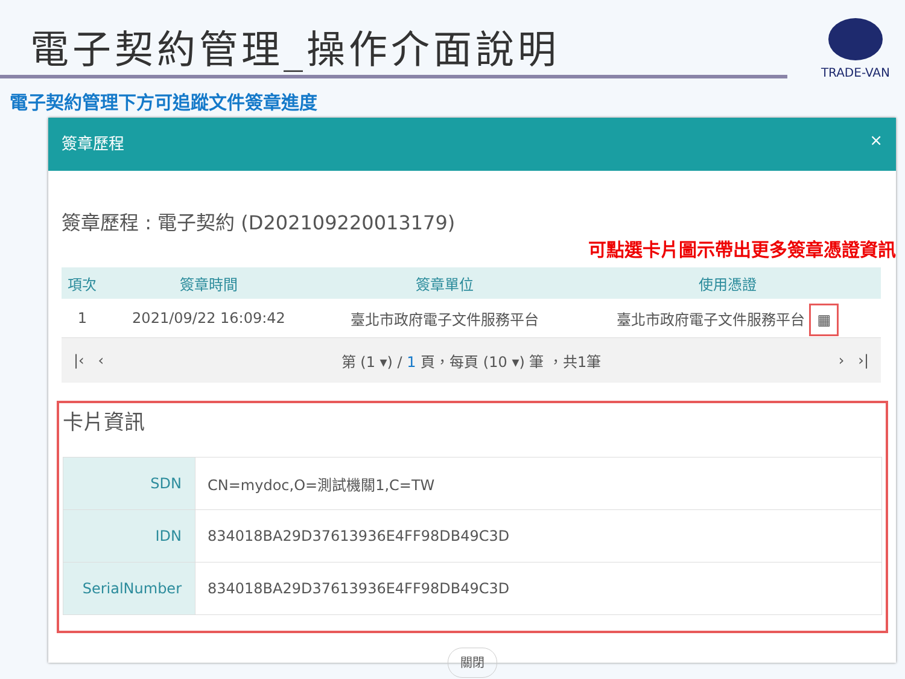電子契約管理_操作介面說明 TRADE-VAN
電子契約管理下方可追蹤文件簽章進度
簽章歷程 ×
簽章歷程 : 電子契約 (D202109220013179)
可點選卡片圖示帶出更多簽章憑證資訊
| 項次 | 簽章時間 | 簽章單位 | 使用憑證 |
| --- | --- | --- | --- |
| 1 | 2021/09/22 16:09:42 | 臺北市政府電子文件服務平台 | 臺北市政府電子文件服務平台 ▦ |
|‹ ‹ 第 (1 ▾) / 1 頁，每頁 (10 ▾) 筆 ，共1筆 › ›|
卡片資訊
| SDN | CN=mydoc,O=測試機關1,C=TW |
| IDN | 834018BA29D37613936E4FF98DB49C3D |
| SerialNumber | 834018BA29D37613936E4FF98DB49C3D |
關閉